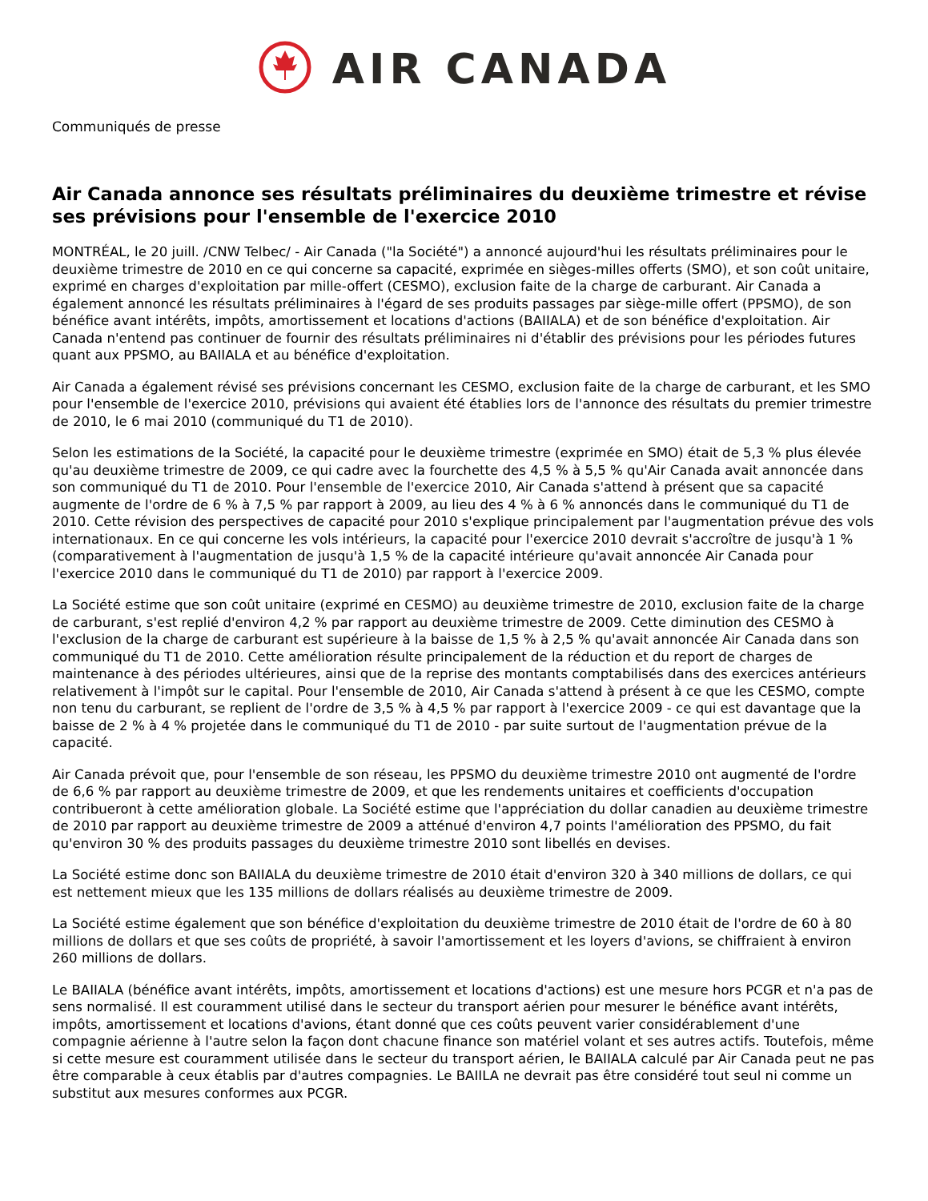AIR CANADA
Communiqués de presse
Air Canada annonce ses résultats préliminaires du deuxième trimestre et révise ses prévisions pour l'ensemble de l'exercice 2010
MONTRÉAL, le 20 juill. /CNW Telbec/ - Air Canada ("la Société") a annoncé aujourd'hui les résultats préliminaires pour le deuxième trimestre de 2010 en ce qui concerne sa capacité, exprimée en sièges-milles offerts (SMO), et son coût unitaire, exprimé en charges d'exploitation par mille-offert (CESMO), exclusion faite de la charge de carburant. Air Canada a également annoncé les résultats préliminaires à l'égard de ses produits passages par siège-mille offert (PPSMO), de son bénéfice avant intérêts, impôts, amortissement et locations d'actions (BAIIALA) et de son bénéfice d'exploitation. Air Canada n'entend pas continuer de fournir des résultats préliminaires ni d'établir des prévisions pour les périodes futures quant aux PPSMO, au BAIIALA et au bénéfice d'exploitation.
Air Canada a également révisé ses prévisions concernant les CESMO, exclusion faite de la charge de carburant, et les SMO pour l'ensemble de l'exercice 2010, prévisions qui avaient été établies lors de l'annonce des résultats du premier trimestre de 2010, le 6 mai 2010 (communiqué du T1 de 2010).
Selon les estimations de la Société, la capacité pour le deuxième trimestre (exprimée en SMO) était de 5,3 % plus élevée qu'au deuxième trimestre de 2009, ce qui cadre avec la fourchette des 4,5 % à 5,5 % qu'Air Canada avait annoncée dans son communiqué du T1 de 2010. Pour l'ensemble de l'exercice 2010, Air Canada s'attend à présent que sa capacité augmente de l'ordre de 6 % à 7,5 % par rapport à 2009, au lieu des 4 % à 6 % annoncés dans le communiqué du T1 de 2010. Cette révision des perspectives de capacité pour 2010 s'explique principalement par l'augmentation prévue des vols internationaux. En ce qui concerne les vols intérieurs, la capacité pour l'exercice 2010 devrait s'accroître de jusqu'à 1 % (comparativement à l'augmentation de jusqu'à 1,5 % de la capacité intérieure qu'avait annoncée Air Canada pour l'exercice 2010 dans le communiqué du T1 de 2010) par rapport à l'exercice 2009.
La Société estime que son coût unitaire (exprimé en CESMO) au deuxième trimestre de 2010, exclusion faite de la charge de carburant, s'est replié d'environ 4,2 % par rapport au deuxième trimestre de 2009. Cette diminution des CESMO à l'exclusion de la charge de carburant est supérieure à la baisse de 1,5 % à 2,5 % qu'avait annoncée Air Canada dans son communiqué du T1 de 2010. Cette amélioration résulte principalement de la réduction et du report de charges de maintenance à des périodes ultérieures, ainsi que de la reprise des montants comptabilisés dans des exercices antérieurs relativement à l'impôt sur le capital. Pour l'ensemble de 2010, Air Canada s'attend à présent à ce que les CESMO, compte non tenu du carburant, se replient de l'ordre de 3,5 % à 4,5 % par rapport à l'exercice 2009 - ce qui est davantage que la baisse de 2 % à 4 % projetée dans le communiqué du T1 de 2010 - par suite surtout de l'augmentation prévue de la capacité.
Air Canada prévoit que, pour l'ensemble de son réseau, les PPSMO du deuxième trimestre 2010 ont augmenté de l'ordre de 6,6 % par rapport au deuxième trimestre de 2009, et que les rendements unitaires et coefficients d'occupation contribueront à cette amélioration globale. La Société estime que l'appréciation du dollar canadien au deuxième trimestre de 2010 par rapport au deuxième trimestre de 2009 a atténué d'environ 4,7 points l'amélioration des PPSMO, du fait qu'environ 30 % des produits passages du deuxième trimestre 2010 sont libellés en devises.
La Société estime donc son BAIIALA du deuxième trimestre de 2010 était d'environ 320 à 340 millions de dollars, ce qui est nettement mieux que les 135 millions de dollars réalisés au deuxième trimestre de 2009.
La Société estime également que son bénéfice d'exploitation du deuxième trimestre de 2010 était de l'ordre de 60 à 80 millions de dollars et que ses coûts de propriété, à savoir l'amortissement et les loyers d'avions, se chiffraient à environ 260 millions de dollars.
Le BAIIALA (bénéfice avant intérêts, impôts, amortissement et locations d'actions) est une mesure hors PCGR et n'a pas de sens normalisé. Il est couramment utilisé dans le secteur du transport aérien pour mesurer le bénéfice avant intérêts, impôts, amortissement et locations d'avions, étant donné que ces coûts peuvent varier considérablement d'une compagnie aérienne à l'autre selon la façon dont chacune finance son matériel volant et ses autres actifs. Toutefois, même si cette mesure est couramment utilisée dans le secteur du transport aérien, le BAIIALA calculé par Air Canada peut ne pas être comparable à ceux établis par d'autres compagnies. Le BAIILA ne devrait pas être considéré tout seul ni comme un substitut aux mesures conformes aux PCGR.